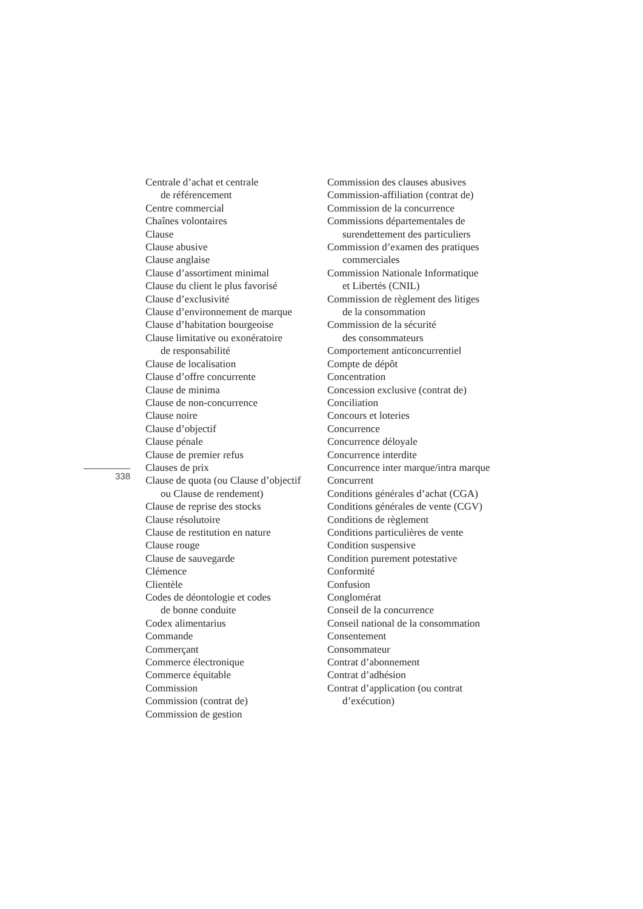338
Centrale d’achat et centrale
de référencement
Centre commercial
Chaînes volontaires
Clause
Clause abusive
Clause anglaise
Clause d’assortiment minimal
Clause du client le plus favorisé
Clause d’exclusivité
Clause d’environnement de marque
Clause d’habitation bourgeoise
Clause limitative ou exonératoire
de responsabilité
Clause de localisation
Clause d’offre concurrente
Clause de minima
Clause de non-concurrence
Clause noire
Clause d’objectif
Clause pénale
Clause de premier refus
Clauses de prix
Clause de quota (ou Clause d’objectif
ou Clause de rendement)
Clause de reprise des stocks
Clause résolutoire
Clause de restitution en nature
Clause rouge
Clause de sauvegarde
Clémence
Clientèle
Codes de déontologie et codes
de bonne conduite
Codex alimentarius
Commande
Commerçant
Commerce électronique
Commerce équitable
Commission
Commission (contrat de)
Commission de gestion
Commission des clauses abusives
Commission-affiliation (contrat de)
Commission de la concurrence
Commissions départementales de
surendettement des particuliers
Commission d’examen des pratiques
commerciales
Commission Nationale Informatique
et Libertés (CNIL)
Commission de règlement des litiges
de la consommation
Commission de la sécurité
des consommateurs
Comportement anticoncurrentiel
Compte de dépôt
Concentration
Concession exclusive (contrat de)
Conciliation
Concours et loteries
Concurrence
Concurrence déloyale
Concurrence interdite
Concurrence inter marque/intra marque
Concurrent
Conditions générales d’achat (CGA)
Conditions générales de vente (CGV)
Conditions de règlement
Conditions particulières de vente
Condition suspensive
Condition purement potestative
Conformité
Confusion
Conglomérat
Conseil de la concurrence
Conseil national de la consommation
Consentement
Consommateur
Contrat d’abonnement
Contrat d’adhésion
Contrat d’application (ou contrat
d’exécution)